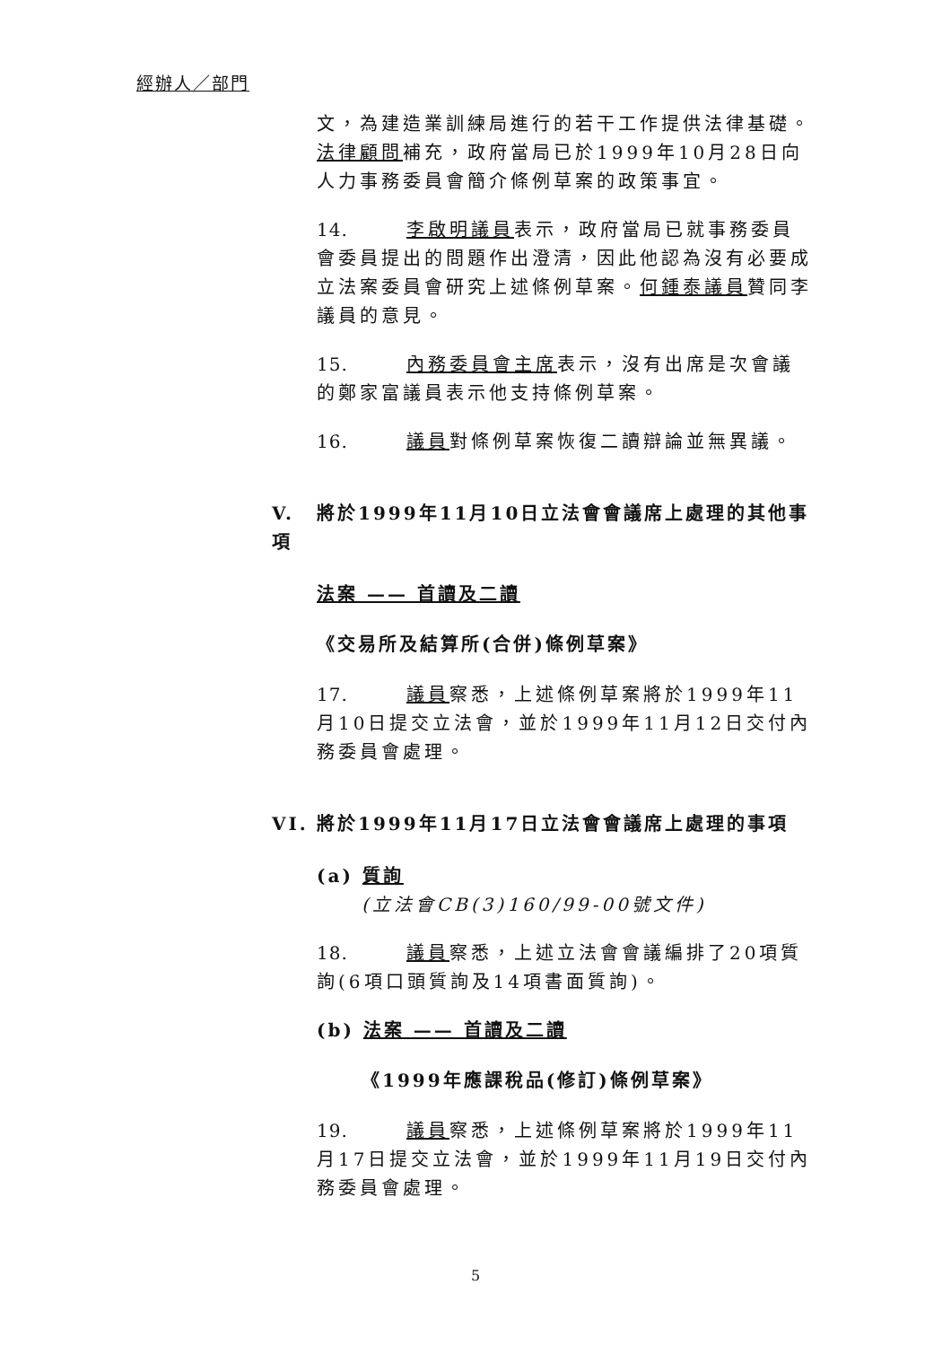經辦人／部門
文，為建造業訓練局進行的若干工作提供法律基礎。法律顧問補充，政府當局已於1999年10月28日向人力事務委員會簡介條例草案的政策事宜。
14. 李啟明議員表示，政府當局已就事務委員會委員提出的問題作出澄清，因此他認為沒有必要成立法案委員會研究上述條例草案。何鍾泰議員贊同李議員的意見。
15. 內務委員會主席表示，沒有出席是次會議的鄭家富議員表示他支持條例草案。
16. 議員對條例草案恢復二讀辯論並無異議。
V. 將於1999年11月10日立法會會議席上處理的其他事項
法案 —— 首讀及二讀
《交易所及結算所(合併)條例草案》
17. 議員察悉，上述條例草案將於1999年11月10日提交立法會，並於1999年11月12日交付內務委員會處理。
VI. 將於1999年11月17日立法會會議席上處理的事項
(a) 質詢
(立法會CB(3)160/99-00號文件)
18. 議員察悉，上述立法會會議編排了20項質詢(6項口頭質詢及14項書面質詢)。
(b) 法案 —— 首讀及二讀
《1999年應課稅品(修訂)條例草案》
19. 議員察悉，上述條例草案將於1999年11月17日提交立法會，並於1999年11月19日交付內務委員會處理。
5